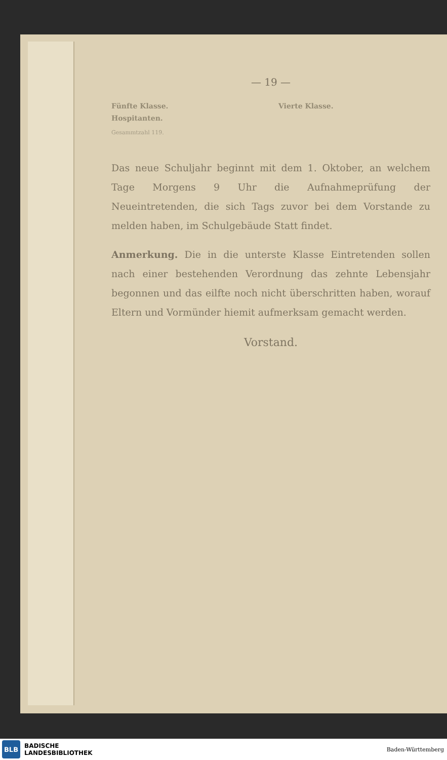— 19 —
Fünfte Klasse.
Hospitanten.
Gesammtzahl 119.
Vierte Klasse.
Das neue Schuljahr beginnt mit dem 1. Oktober, an welchem Tage Morgens 9 Uhr die Aufnahmeprüfung der Neueintretenden, die sich Tags zuvor bei dem Vorstande zu melden haben, im Schulgebäude Statt findet.
Anmerkung. Die in die unterste Klasse Eintretenden sollen nach einer bestehenden Verordnung das zehnte Lebensjahr begonnen und das eilfte noch nicht überschritten haben, worauf Eltern und Vormünder hiemit aufmerksam gemacht werden.
Vorstand.
BLB
BADISCHE
LANDESBIBLIOTHEK
Baden-Württemberg